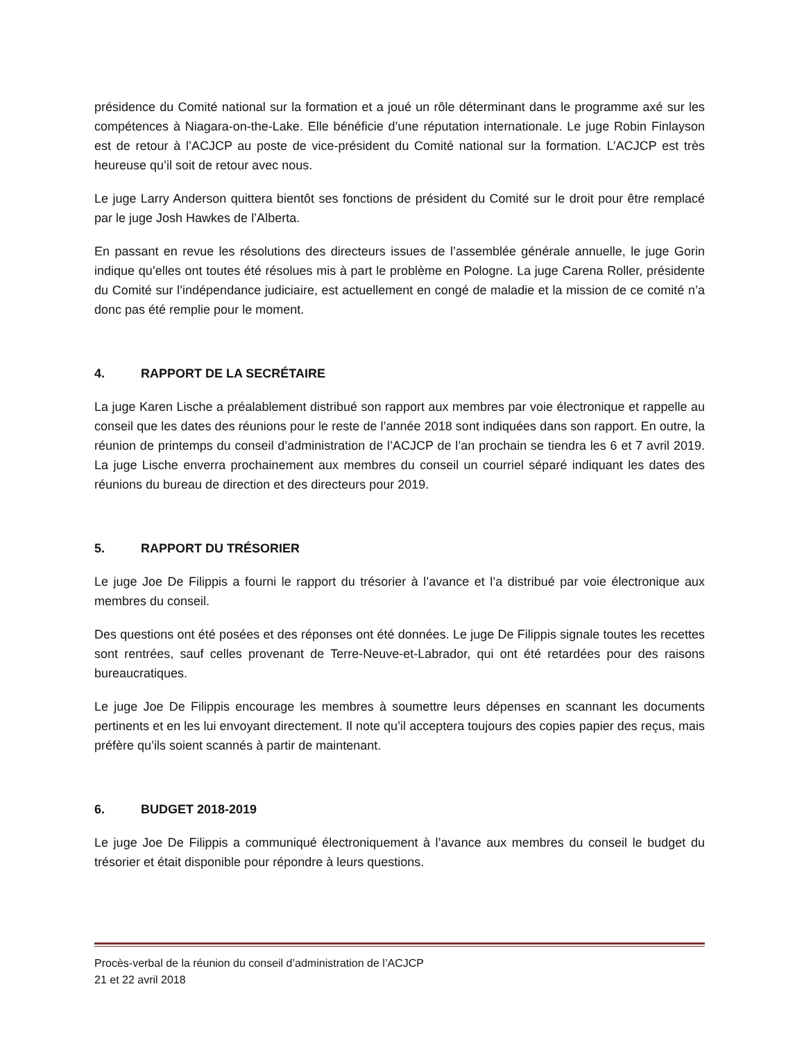présidence du Comité national sur la formation et a joué un rôle déterminant dans le programme axé sur les compétences à Niagara-on-the-Lake. Elle bénéficie d’une réputation internationale. Le juge Robin Finlayson est de retour à l’ACJCP au poste de vice-président du Comité national sur la formation. L’ACJCP est très heureuse qu’il soit de retour avec nous.
Le juge Larry Anderson quittera bientôt ses fonctions de président du Comité sur le droit pour être remplacé par le juge Josh Hawkes de l’Alberta.
En passant en revue les résolutions des directeurs issues de l’assemblée générale annuelle, le juge Gorin indique qu’elles ont toutes été résolues mis à part le problème en Pologne. La juge Carena Roller, présidente du Comité sur l’indépendance judiciaire, est actuellement en congé de maladie et la mission de ce comité n’a donc pas été remplie pour le moment.
4. RAPPORT DE LA SECRÉTAIRE
La juge Karen Lische a préalablement distribué son rapport aux membres par voie électronique et rappelle au conseil que les dates des réunions pour le reste de l’année 2018 sont indiquées dans son rapport. En outre, la réunion de printemps du conseil d’administration de l’ACJCP de l’an prochain se tiendra les 6 et 7 avril 2019. La juge Lische enverra prochainement aux membres du conseil un courriel séparé indiquant les dates des réunions du bureau de direction et des directeurs pour 2019.
5. RAPPORT DU TRÉSORIER
Le juge Joe De Filippis a fourni le rapport du trésorier à l’avance et l’a distribué par voie électronique aux membres du conseil.
Des questions ont été posées et des réponses ont été données. Le juge De Filippis signale toutes les recettes sont rentrées, sauf celles provenant de Terre-Neuve-et-Labrador, qui ont été retardées pour des raisons bureaucratiques.
Le juge Joe De Filippis encourage les membres à soumettre leurs dépenses en scannant les documents pertinents et en les lui envoyant directement. Il note qu’il acceptera toujours des copies papier des reçus, mais préfère qu’ils soient scannés à partir de maintenant.
6. BUDGET 2018-2019
Le juge Joe De Filippis a communiqué électroniquement à l’avance aux membres du conseil le budget du trésorier et était disponible pour répondre à leurs questions.
Procès-verbal de la réunion du conseil d’administration de l’ACJCP
21 et 22 avril 2018